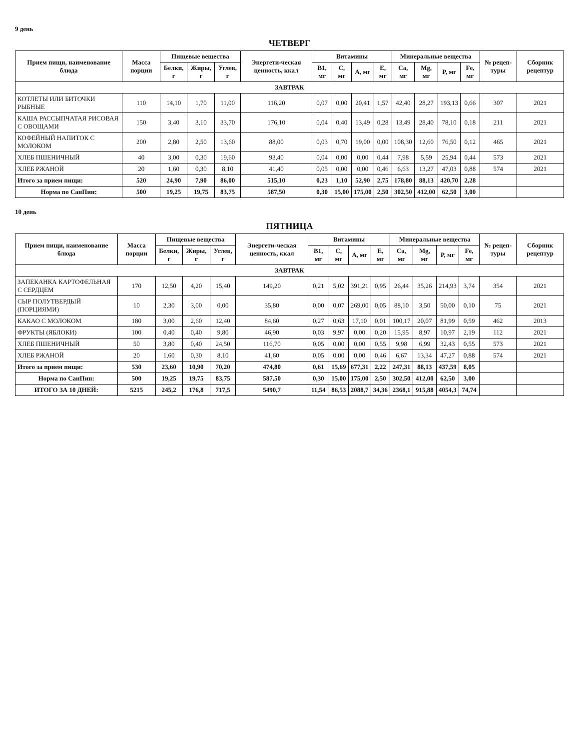9 день
ЧЕТВЕРГ
| Прием пищи, наименование блюда | Масса порции | Пищевые вещества | | | Энергети-ческая ценность, ккал | Витамины | | | | Минеральные вещества | | | | № рецеп-туры | Сборник рецептур |
| --- | --- | --- | --- | --- | --- | --- | --- | --- | --- | --- | --- | --- | --- | --- | --- |
| | | Белки, г | Жиры, г | Углев, г | | B1, мг | C, мг | A, мг | E, мг | Ca, мг | Mg, мг | P, мг | Fe, мг | | |
| ЗАВТРАК | | | | | | | | | | | | | | | |
| КОТЛЕТЫ ИЛИ БИТОЧКИ РЫБНЫЕ | 110 | 14,10 | 1,70 | 11,00 | 116,20 | 0,07 | 0,00 | 20,41 | 1,57 | 42,40 | 28,27 | 193,13 | 0,66 | 307 | 2021 |
| КАША РАССЫПЧАТАЯ РИСОВАЯ С ОВОЩАМИ | 150 | 3,40 | 3,10 | 33,70 | 176,10 | 0,04 | 0,40 | 13,49 | 0,28 | 13,49 | 28,40 | 78,10 | 0,18 | 211 | 2021 |
| КОФЕЙНЫЙ НАПИТОК С МОЛОКОМ | 200 | 2,80 | 2,50 | 13,60 | 88,00 | 0,03 | 0,70 | 19,00 | 0,00 | 108,30 | 12,60 | 76,50 | 0,12 | 465 | 2021 |
| ХЛЕБ ПШЕНИЧНЫЙ | 40 | 3,00 | 0,30 | 19,60 | 93,40 | 0,04 | 0,00 | 0,00 | 0,44 | 7,98 | 5,59 | 25,94 | 0,44 | 573 | 2021 |
| ХЛЕБ РЖАНОЙ | 20 | 1,60 | 0,30 | 8,10 | 41,40 | 0,05 | 0,00 | 0,00 | 0,46 | 6,63 | 13,27 | 47,03 | 0,88 | 574 | 2021 |
| Итого за прием пищи: | 520 | 24,90 | 7,90 | 86,00 | 515,10 | 0,23 | 1,10 | 52,90 | 2,75 | 178,80 | 88,13 | 420,70 | 2,28 | | |
| Норма по СанПин: | 500 | 19,25 | 19,75 | 83,75 | 587,50 | 0,30 | 15,00 | 175,00 | 2,50 | 302,50 | 412,00 | 62,50 | 3,00 | | |
10 день
ПЯТНИЦА
| Прием пищи, наименование блюда | Масса порции | Пищевые вещества | | | Энергети-ческая ценность, ккал | Витамины | | | | Минеральные вещества | | | | № рецеп-туры | Сборник рецептур |
| --- | --- | --- | --- | --- | --- | --- | --- | --- | --- | --- | --- | --- | --- | --- | --- |
| | | Белки, г | Жиры, г | Углев, г | | B1, мг | C, мг | A, мг | E, мг | Ca, мг | Mg, мг | P, мг | Fe, мг | | |
| ЗАВТРАК | | | | | | | | | | | | | | | |
| ЗАПЕКАНКА КАРТОФЕЛЬНАЯ С СЕРДЦЕМ | 170 | 12,50 | 4,20 | 15,40 | 149,20 | 0,21 | 5,02 | 391,21 | 0,95 | 26,44 | 35,26 | 214,93 | 3,74 | 354 | 2021 |
| СЫР ПОЛУТВЕРДЫЙ (ПОРЦИЯМИ) | 10 | 2,30 | 3,00 | 0,00 | 35,80 | 0,00 | 0,07 | 269,00 | 0,05 | 88,10 | 3,50 | 50,00 | 0,10 | 75 | 2021 |
| КАКАО С МОЛОКОМ | 180 | 3,00 | 2,60 | 12,40 | 84,60 | 0,27 | 0,63 | 17,10 | 0,01 | 100,17 | 20,07 | 81,99 | 0,59 | 462 | 2013 |
| ФРУКТЫ (ЯБЛОКИ) | 100 | 0,40 | 0,40 | 9,80 | 46,90 | 0,03 | 9,97 | 0,00 | 0,20 | 15,95 | 8,97 | 10,97 | 2,19 | 112 | 2021 |
| ХЛЕБ ПШЕНИЧНЫЙ | 50 | 3,80 | 0,40 | 24,50 | 116,70 | 0,05 | 0,00 | 0,00 | 0,55 | 9,98 | 6,99 | 32,43 | 0,55 | 573 | 2021 |
| ХЛЕБ РЖАНОЙ | 20 | 1,60 | 0,30 | 8,10 | 41,60 | 0,05 | 0,00 | 0,00 | 0,46 | 6,67 | 13,34 | 47,27 | 0,88 | 574 | 2021 |
| Итого за прием пищи: | 530 | 23,60 | 10,90 | 70,20 | 474,80 | 0,61 | 15,69 | 677,31 | 2,22 | 247,31 | 88,13 | 437,59 | 8,05 | | |
| Норма по СанПин: | 500 | 19,25 | 19,75 | 83,75 | 587,50 | 0,30 | 15,00 | 175,00 | 2,50 | 302,50 | 412,00 | 62,50 | 3,00 | | |
| ИТОГО ЗА 10 ДНЕЙ: | 5215 | 245,2 | 176,8 | 717,5 | 5490,7 | 11,54 | 86,53 | 2088,7 | 34,36 | 2368,1 | 915,88 | 4054,3 | 74,74 | | |